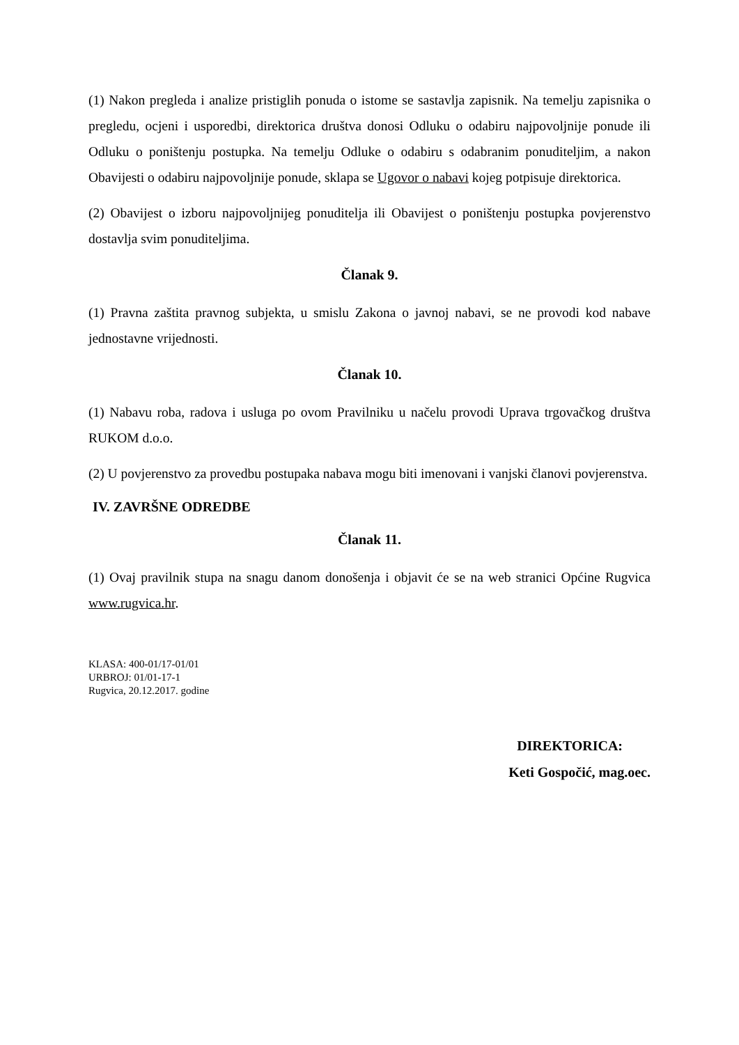(1) Nakon pregleda i analize pristiglih ponuda o istome se sastavlja zapisnik. Na temelju zapisnika o pregledu, ocjeni i usporedbi, direktorica društva donosi Odluku o odabiru najpovoljnije ponude ili Odluku o poništenju postupka. Na temelju Odluke o odabiru s odabranim ponuditeljim, a nakon Obavijesti o odabiru najpovoljnije ponude, sklapa se Ugovor o nabavi kojeg potpisuje direktorica.
(2) Obavijest o izboru najpovoljnijeg ponuditelja ili Obavijest o poništenju postupka povjerenstvo dostavlja svim ponuditeljima.
Članak 9.
(1) Pravna zaštita pravnog subjekta, u smislu Zakona o javnoj nabavi, se ne provodi kod nabave jednostavne vrijednosti.
Članak 10.
(1) Nabavu roba, radova i usluga po ovom Pravilniku u načelu provodi Uprava trgovačkog društva RUKOM d.o.o.
(2) U povjerenstvo za provedbu postupaka nabava mogu biti imenovani i vanjski članovi povjerenstva.
IV. ZAVRŠNE ODREDBE
Članak 11.
(1) Ovaj pravilnik stupa na snagu danom donošenja i objavit će se na web stranici Općine Rugvica www.rugvica.hr.
KLASA: 400-01/17-01/01
URBROJ: 01/01-17-1
Rugvica, 20.12.2017. godine
DIREKTORICA:
Keti Gospočić, mag.oec.